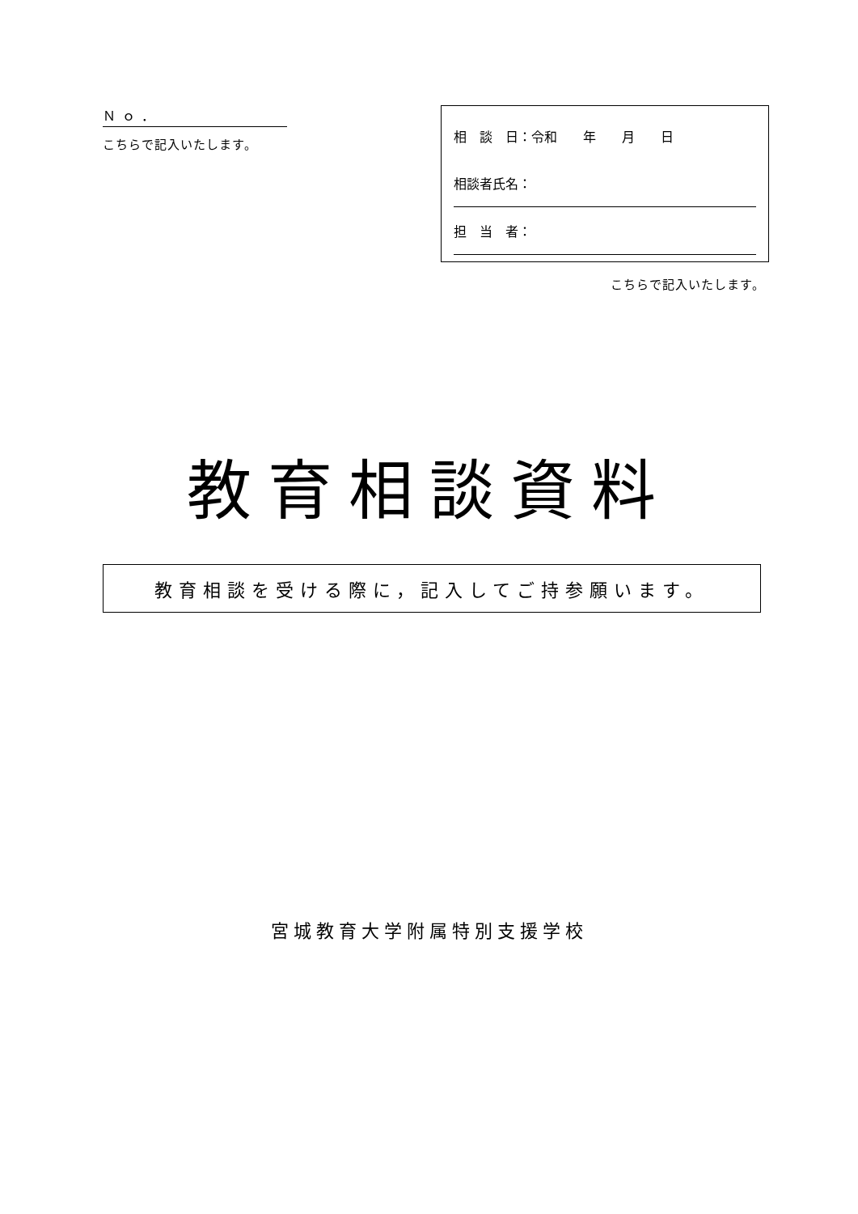Ｎｏ．
こちらで記入いたします。
相　談　日：令和　　年　　月　　日
相談者氏名：
担　当　者：
こちらで記入いたします。
教育相談資料
教育相談を受ける際に，記入してご持参願います。
宮城教育大学附属特別支援学校